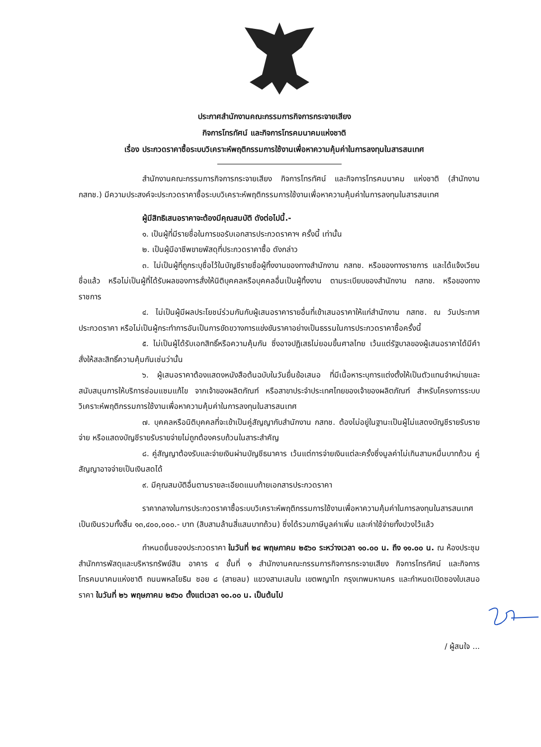ประกาศสำนักงานคณะกรรมการกิจการกระจายเสียง
กิจการโทรทัศน์ และกิจการโทรคมนาคมแห่งชาติ
เรื่อง ประกวดราคาซื้อระบบวิเคราะห์พฤติกรรมการใช้งานเพื่อหาความคุ้มค่าในการลงทุนในสารสนเทศ
สำนักงานคณะกรรมการกิจการกระจายเสียง กิจการโทรทัศน์ และกิจการโทรคมนาคม แห่งชาติ (สำนักงาน กสทช.) มีความประสงค์จะประกวดราคาซื้อระบบวิเคราะห์พฤติกรรมการใช้งานเพื่อหาความคุ้มค่าในการลงทุนในสารสนเทศ
ผู้มีสิทธิเสนอราคาจะต้องมีคุณสมบัติ ดังต่อไปนี้.-
๑. เป็นผู้ที่มีรายชื่อในการขอรับเอกสารประกวดราคาฯ ครั้งนี้ เท่านั้น
๒. เป็นผู้มีอาชีพขายพัสดุที่ประกวดราคาซื้อ ดังกล่าว
๓. ไม่เป็นผู้ที่ถูกระบุชื่อไว้ในบัญชีรายชื่อผู้ทิ้งงานของทางสำนักงาน กสทช. หรือของทางราชการ และได้แจ้งเวียนชื่อแล้ว หรือไม่เป็นผู้ที่ได้รับผลของการสั่งให้นิติบุคคลหรือบุคคลอื่นเป็นผู้ทิ้งงาน ตามระเบียบของสำนักงาน กสทช. หรือของทางราชการ
๔. ไม่เป็นผู้มีผลประโยชน์ร่วมกันกับผู้เสนอราคารายอื่นที่เข้าเสนอราคาให้แก่สำนักงาน กสทช. ณ วันประกาศประกวดราคา หรือไม่เป็นผู้กระทำการอันเป็นการขัดขวางการแข่งขันราคาอย่างเป็นธรรมในการประกวดราคาซื้อครั้งนี้
๕. ไม่เป็นผู้ได้รับเอกสิทธิ์หรือความคุ้มกัน ซึ่งอาจปฏิเสธไม่ยอมขึ้นศาลไทย เว้นแต่รัฐบาลของผู้เสนอราคาได้มีคำสั่งให้สละสิทธิ์ความคุ้มกันเช่นว่านั้น
๖. ผู้เสนอราคาต้องแสดงหนังสือต้นฉบับในวันยื่นข้อเสนอ ที่มีเนื้อหาระบุการแต่งตั้งให้เป็นตัวแทนจำหน่ายและสนับสนุนการให้บริการซ่อมแซมแก้ไข จากเจ้าของผลิตภัณฑ์ หรือสาขาประจำประเทศไทยของเจ้าของผลิตภัณฑ์ สำหรับโครงการระบบวิเคราะห์พฤติกรรมการใช้งานเพื่อหาความคุ้มค่าในการลงทุนในสารสนเทศ
๗. บุคคลหรือนิติบุคคลที่จะเข้าเป็นคู่สัญญากับสำนักงาน กสทช. ต้องไม่อยู่ในฐานะเป็นผู้ไม่แสดงบัญชีรายรับรายจ่าย หรือแสดงบัญชีรายรับรายจ่ายไม่ถูกต้องครบถ้วนในสาระสำคัญ
๘. คู่สัญญาต้องรับและจ่ายเงินผ่านบัญชีธนาคาร เว้นแต่การจ่ายเงินแต่ละครั้งซึ่งมูลค่าไม่เกินสามหมื่นบาทถ้วน คู่สัญญาอาจจ่ายเป็นเงินสดได้
๙. มีคุณสมบัติอื่นตามรายละเอียดแนบท้ายเอกสารประกวดราคา
ราคากลางในการประกวดราคาซื้อระบบวิเคราะห์พฤติกรรมการใช้งานเพื่อหาความคุ้มค่าในการลงทุนในสารสนเทศ เป็นเงินรวมทั้งสิ้น ๑๓,๔๐๐,๐๐๐.- บาท (สิบสามล้านสี่แสนบาทถ้วน) ซึ่งได้รวมภาษีมูลค่าเพิ่ม และค่าใช้จ่ายทั้งปวงไว้แล้ว
กำหนดยื่นซองประกวดราคา ในวันที่ ๒๔ พฤษภาคม ๒๕๖๐ ระหว่างเวลา ๑๐.๐๐ น. ถึง ๑๑.๐๐ น. ณ ห้องประชุม สำนักการพัสดุและบริหารทรัพย์สิน อาคาร ๔ ชั้นที่ ๑ สำนักงานคณะกรรมการกิจการกระจายเสียง กิจการโทรทัศน์ และกิจการโทรคมนาคมแห่งชาติ ถนนพหลโยธิน ซอย ๘ (สายลม) แขวงสามเสนใน เขตพญาไท กรุงเทพมหานคร และกำหนดเปิดซองใบเสนอราคา ในวันที่ ๒๖ พฤษภาคม ๒๕๖๐ ตั้งแต่เวลา ๑๐.๐๐ น. เป็นต้นไป
/ ผู้สนใจ ...